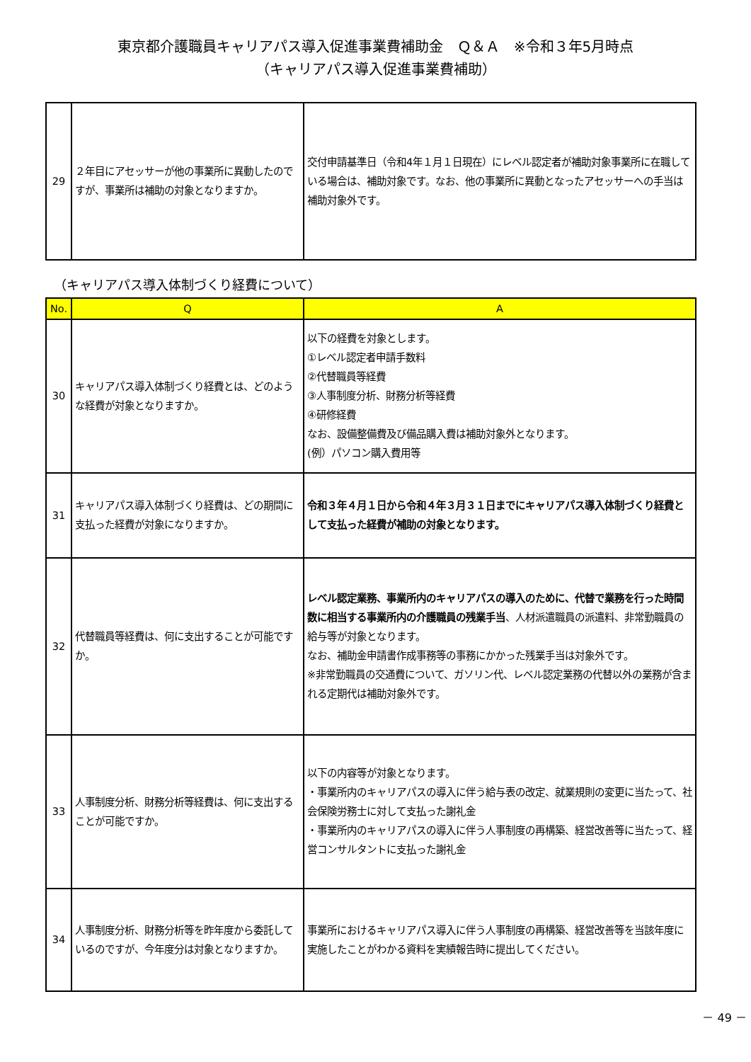東京都介護職員キャリアパス導入促進事業費補助金　Ｑ＆Ａ　※令和３年5月時点
（キャリアパス導入促進事業費補助）
| 29 | ２年目にアセッサーが他の事業所に異動したのですが、事業所は補助の対象となりますか。 | 交付申請基準日（令和4年１月１日現在）にレベル認定者が補助対象事業所に在職している場合は、補助対象です。なお、他の事業所に異動となったアセッサーへの手当は補助対象外です。 |
（キャリアパス導入体制づくり経費について）
| No. | Q | A |
| --- | --- | --- |
| 30 | キャリアパス導入体制づくり経費とは、どのような経費が対象となりますか。 | 以下の経費を対象とします。 ①レベル認定者申請手数料 ②代替職員等経費 ③人事制度分析、財務分析等経費 ④研修経費 なお、設備整備費及び備品購入費は補助対象外となります。 (例）パソコン購入費用等 |
| 31 | キャリアパス導入体制づくり経費は、どの期間に支払った経費が対象になりますか。 | 令和３年４月１日から令和４年３月３１日までにキャリアパス導入体制づくり経費として支払った経費が補助の対象となります。 |
| 32 | 代替職員等経費は、何に支出することが可能ですか。 | レベル認定業務、事業所内のキャリアパスの導入のために、代替で業務を行った時間数に相当する事業所内の介護職員の残業手当 、人材派遣職員の派遣料、非常勤職員の給与等が対象となります。 なお、補助金申請書作成事務等の事務にかかった残業手当は対象外です。 ※非常勤職員の交通費について、ガソリン代、レベル認定業務の代替以外の業務が含まれる定期代は補助対象外です。 |
| 33 | 人事制度分析、財務分析等経費は、何に支出することが可能ですか。 | 以下の内容等が対象となります。 ・事業所内のキャリアパスの導入に伴う給与表の改定、就業規則の変更に当たって、社会保険労務士に対して支払った謝礼金 ・事業所内のキャリアパスの導入に伴う人事制度の再構築、経営改善等に当たって、経営コンサルタントに支払った謝礼金 |
| 34 | 人事制度分析、財務分析等を昨年度から委託しているのですが、今年度分は対象となりますか。 | 事業所におけるキャリアパス導入に伴う人事制度の再構築、経営改善等を当該年度に実施したことがわかる資料を実績報告時に提出してください。 |
－ 49 －